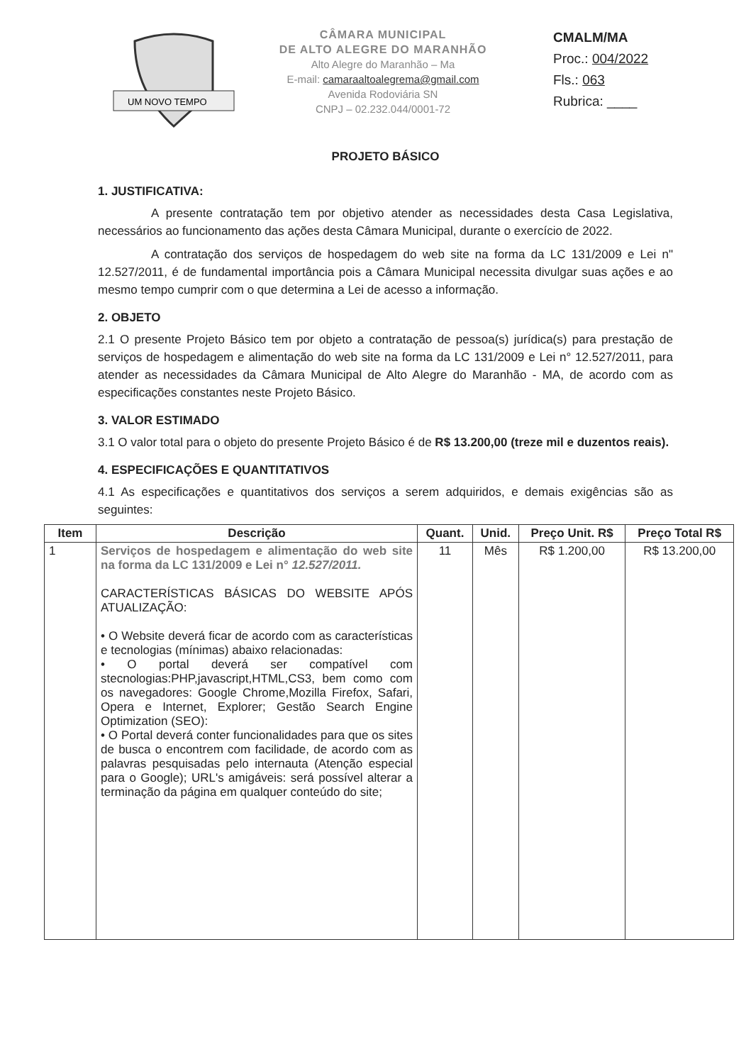UM NOVO TEMPO
CÂMARA MUNICIPAL
DE ALTO ALEGRE DO MARANHÃO
Alto Alegre do Maranhão – Ma
E-mail: camaraaltoalegrema@gmail.com
Avenida Rodoviária SN
CNPJ – 02.232.044/0001-72
CMALM/MA
Proc.: 004/2022
Fls.: 063
Rubrica: ____
PROJETO BÁSICO
1. JUSTIFICATIVA:
A presente contratação tem por objetivo atender as necessidades desta Casa Legislativa, necessários ao funcionamento das ações desta Câmara Municipal, durante o exercício de 2022.
A contratação dos serviços de hospedagem do web site na forma da LC 131/2009 e Lei n" 12.527/2011, é de fundamental importância pois a Câmara Municipal necessita divulgar suas ações e ao mesmo tempo cumprir com o que determina a Lei de acesso a informação.
2. OBJETO
2.1 O presente Projeto Básico tem por objeto a contratação de pessoa(s) jurídica(s) para prestação de serviços de hospedagem e alimentação do web site na forma da LC 131/2009 e Lei n° 12.527/2011, para atender as necessidades da Câmara Municipal de Alto Alegre do Maranhão - MA, de acordo com as especificações constantes neste Projeto Básico.
3. VALOR ESTIMADO
3.1 O valor total para o objeto do presente Projeto Básico é de R$ 13.200,00 (treze mil e duzentos reais).
4. ESPECIFICAÇÕES E QUANTITATIVOS
4.1 As especificações e quantitativos dos serviços a serem adquiridos, e demais exigências são as seguintes:
| Item | Descrição | Quant. | Unid. | Preço Unit. R$ | Preço Total R$ |
| --- | --- | --- | --- | --- | --- |
| 1 | Serviços de hospedagem e alimentação do web site na forma da LC 131/2009 e Lei n° 12.527/2011. CARACTERÍSTICAS BÁSICAS DO WEBSITE APÓS ATUALIZAÇÃO: • O Website deverá ficar de acordo com as características e tecnologias (mínimas) abaixo relacionadas: • O portal deverá ser compatível com stecnologias:PHP,javascript,HTML,CS3, bem como com os navegadores: Google Chrome,Mozilla Firefox, Safari, Opera e Internet, Explorer; Gestão Search Engine Optimization (SEO): • O Portal deverá conter funcionalidades para que os sites de busca o encontrem com facilidade, de acordo com as palavras pesquisadas pelo internauta (Atenção especial para o Google); URL's amigáveis: será possível alterar a terminação da página em qualquer conteúdo do site; | 11 | Mês | R$ 1.200,00 | R$ 13.200,00 |